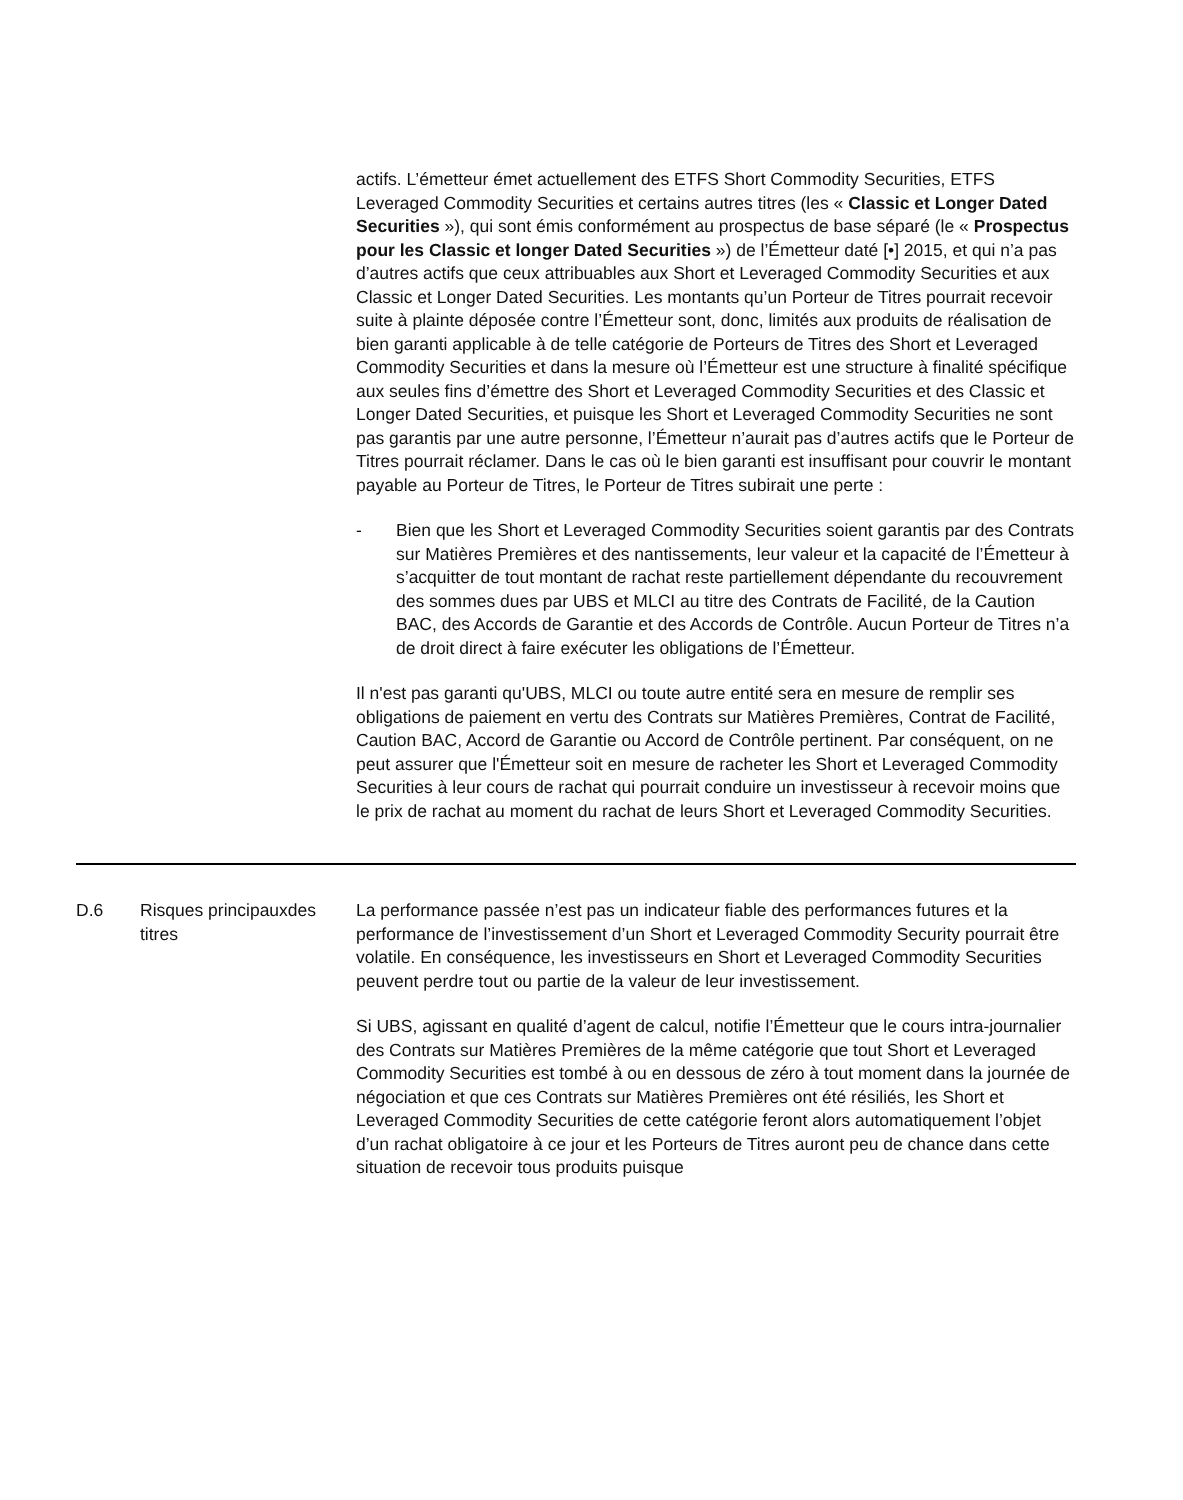actifs. L’émetteur émet actuellement des ETFS Short Commodity Securities, ETFS Leveraged Commodity Securities et certains autres titres (les « Classic et Longer Dated Securities »), qui sont émis conformément au prospectus de base séparé (le « Prospectus pour les Classic et longer Dated Securities ») de l’Émetteur daté [•] 2015, et qui n’a pas d’autres actifs que ceux attribuables aux Short et Leveraged Commodity Securities et aux Classic et Longer Dated Securities. Les montants qu’un Porteur de Titres pourrait recevoir suite à plainte déposée contre l’Émetteur sont, donc, limités aux produits de réalisation de bien garanti applicable à de telle catégorie de Porteurs de Titres des Short et Leveraged Commodity Securities et dans la mesure où l’Émetteur est une structure à finalité spécifique aux seules fins d’émettre des Short et Leveraged Commodity Securities et des Classic et Longer Dated Securities, et puisque les Short et Leveraged Commodity Securities ne sont pas garantis par une autre personne, l’Émetteur n’aurait pas d’autres actifs que le Porteur de Titres pourrait réclamer. Dans le cas où le bien garanti est insuffisant pour couvrir le montant payable au Porteur de Titres, le Porteur de Titres subirait une perte :
- Bien que les Short et Leveraged Commodity Securities soient garantis par des Contrats sur Matières Premières et des nantissements, leur valeur et la capacité de l’Émetteur à s’acquitter de tout montant de rachat reste partiellement dépendante du recouvrement des sommes dues par UBS et MLCI au titre des Contrats de Facilité, de la Caution BAC, des Accords de Garantie et des Accords de Contrôle. Aucun Porteur de Titres n’a de droit direct à faire exécuter les obligations de l’Émetteur.
Il n'est pas garanti qu'UBS, MLCI ou toute autre entité sera en mesure de remplir ses obligations de paiement en vertu des Contrats sur Matières Premières, Contrat de Facilité, Caution BAC, Accord de Garantie ou Accord de Contrôle pertinent. Par conséquent, on ne peut assurer que l'Émetteur soit en mesure de racheter les Short et Leveraged Commodity Securities à leur cours de rachat qui pourrait conduire un investisseur à recevoir moins que le prix de rachat au moment du rachat de leurs Short et Leveraged Commodity Securities.
| D.6 | Risques principauxdes titres | La performance passée n’est pas un indicateur fiable des performances futures et la performance de l’investissement d’un Short et Leveraged Commodity Security pourrait être volatile. En conséquence, les investisseurs en Short et Leveraged Commodity Securities peuvent perdre tout ou partie de la valeur de leur investissement. Si UBS, agissant en qualité d’agent de calcul, notifie l’Émetteur que le cours intra-journalier des Contrats sur Matières Premières de la même catégorie que tout Short et Leveraged Commodity Securities est tombé à ou en dessous de zéro à tout moment dans la journée de négociation et que ces Contrats sur Matières Premières ont été résiliés, les Short et Leveraged Commodity Securities de cette catégorie feront alors automatiquement l’objet d’un rachat obligatoire à ce jour et les Porteurs de Titres auront peu de chance dans cette situation de recevoir tous produits puisque |